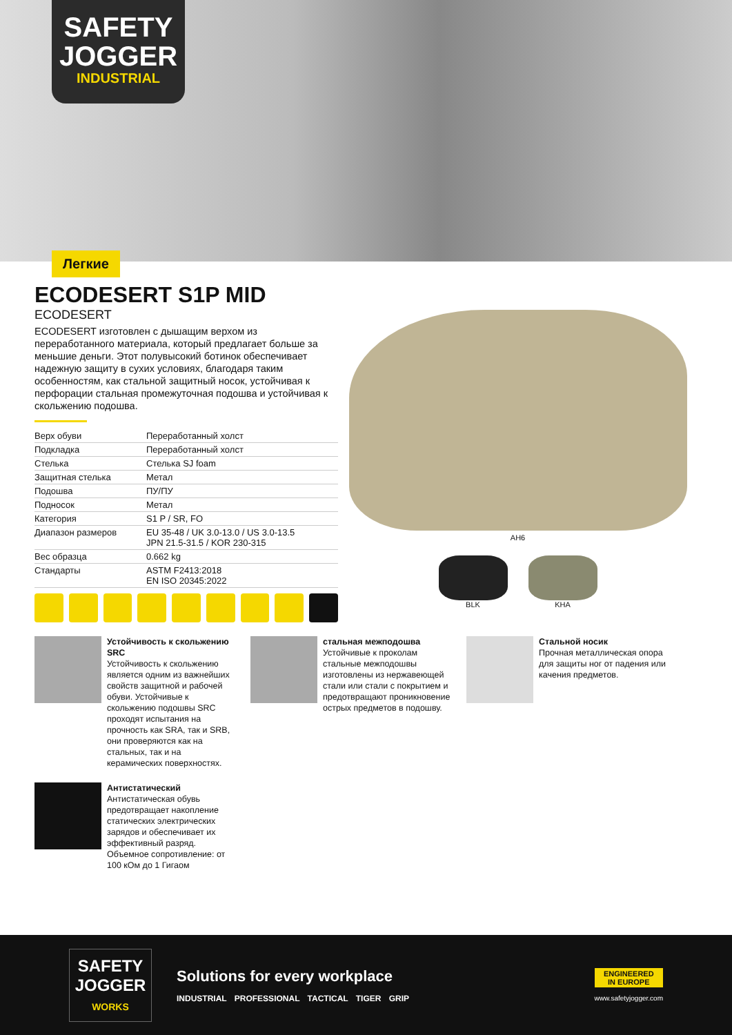SAFETY
JOGGER
INDUSTRIAL
Легкие
ECODESERT S1P MID
ECODESERT
ECODESERT изготовлен с дышащим верхом из переработанного материала, который предлагает больше за меньшие деньги. Этот полувысокий ботинок обеспечивает надежную защиту в сухих условиях, благодаря таким особенностям, как стальной защитный носок, устойчивая к перфорации стальная промежуточная подошва и устойчивая к скольжению подошва.
| Верх обуви | Переработанный холст |
| Подкладка | Переработанный холст |
| Стелька | Стелька SJ foam |
| Защитная стелька | Метал |
| Подошва | ПУ/ПУ |
| Подносок | Метал |
| Категория | S1 P / SR, FO |
| Диапазон размеров | EU 35-48 / UK 3.0-13.0 / US 3.0-13.5 JPN 21.5-31.5 / KOR 230-315 |
| Вес образца | 0.662 kg |
| Стандарты | ASTM F2413:2018 EN ISO 20345:2022 |
AH6
BLK KHA
Устойчивость к скольжению SRC
Устойчивость к скольжению является одним из важнейших свойств защитной и рабочей обуви. Устойчивые к скольжению подошвы SRC проходят испытания на прочность как SRA, так и SRB, они проверяются как на стальных, так и на керамических поверхностях.
стальная межподошва
Устойчивые к проколам стальные межподошвы изготовлены из нержавеющей стали или стали с покрытием и предотвращают проникновение острых предметов в подошву.
Стальной носик
Прочная металлическая опора для защиты ног от падения или качения предметов.
Антистатический
Антистатическая обувь предотвращает накопление статических электрических зарядов и обеспечивает их эффективный разряд. Объемное сопротивление: от 100 кОм до 1 Гигаом
SAFETY
JOGGER
WORKS
Solutions for every workplace
INDUSTRIAL PROFESSIONAL TACTICAL TIGER GRIP
ENGINEERED
IN EUROPE
www.safetyjogger.com